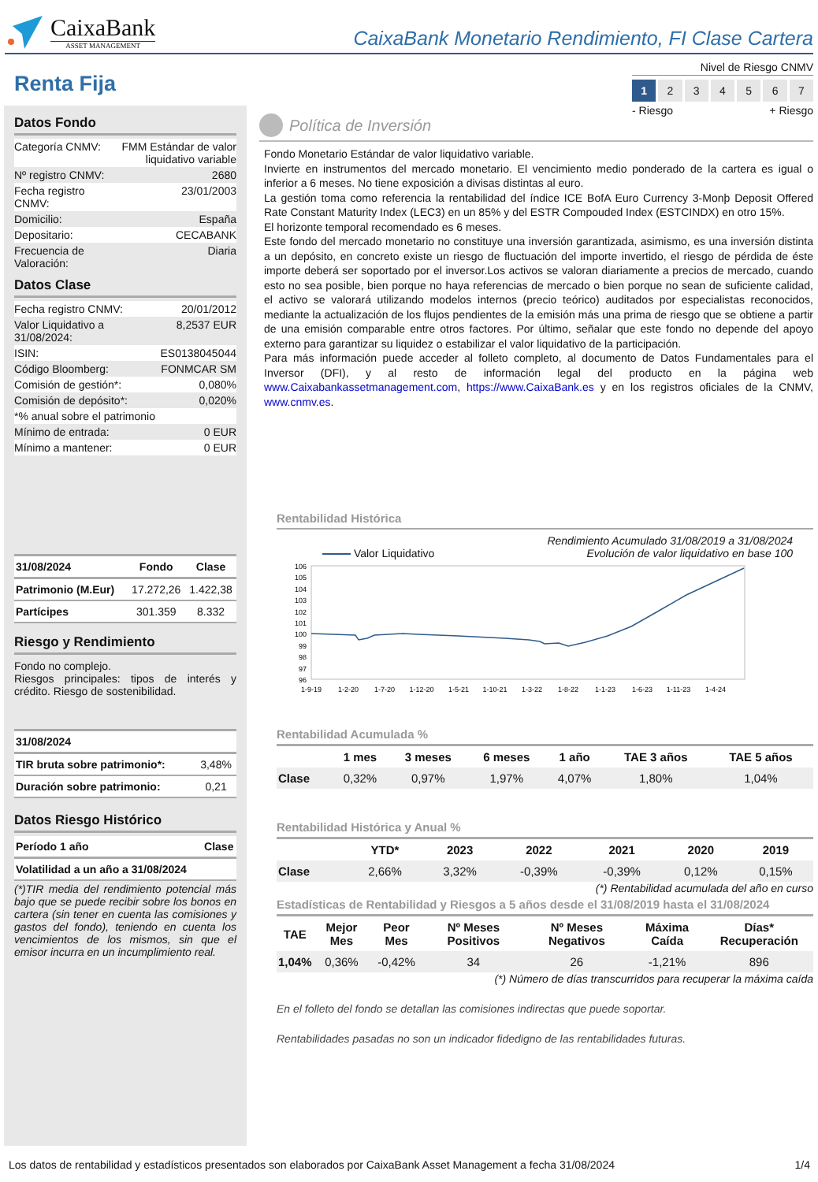CaixaBank
ASSET MANAGEMENT
CaixaBank Monetario Rendimiento, FI Clase Cartera
Renta Fija
Nivel de Riesgo CNMV
1 234567
- Riesgo + Riesgo
Datos Fondo
| Categoría CNMV: | FMM Estándar de valor liquidativo variable |
| Nº registro CNMV: | 2680 |
| Fecha registro CNMV: | 23/01/2003 |
| Domicilio: | España |
| Depositario: | CECABANK |
| Frecuencia de Valoración: | Diaria |
Datos Clase
| Fecha registro CNMV: | 20/01/2012 |
| Valor Liquidativo a 31/08/2024: | 8,2537 EUR |
| ISIN: | ES0138045044 |
| Código Bloomberg: | FONMCAR SM |
| Comisión de gestión*: | 0,080% |
| Comisión de depósito*: | 0,020% |
| *% anual sobre el patrimonio | |
| Mínimo de entrada: | 0 EUR |
| Mínimo a mantener: | 0 EUR |
| 31/08/2024 | Fondo | Clase |
| --- | --- | --- |
| Patrimonio (M.Eur) | 17.272,26 | 1.422,38 |
| Partícipes | 301.359 | 8.332 |
Riesgo y Rendimiento
Fondo no complejo.
Riesgos principales: tipos de interés y crédito. Riesgo de sostenibilidad.
| 31/08/2024 | |
| --- | --- |
| TIR bruta sobre patrimonio*: | 3,48% |
| Duración sobre patrimonio: | 0,21 |
Datos Riesgo Histórico
| Período 1 año | Clase |
| --- | --- |
| Volatilidad a un año a 31/08/2024 | |
(*)TIR media del rendimiento potencial más bajo que se puede recibir sobre los bonos en cartera (sin tener en cuenta las comisiones y gastos del fondo), teniendo en cuenta los vencimientos de los mismos, sin que el emisor incurra en un incumplimiento real.
Política de Inversión
Fondo Monetario Estándar de valor liquidativo variable.
Invierte en instrumentos del mercado monetario. El vencimiento medio ponderado de la cartera es igual o inferior a 6 meses. No tiene exposición a divisas distintas al euro.
La gestión toma como referencia la rentabilidad del índice ICE BofA Euro Currency 3-Monþ Deposit Offered Rate Constant Maturity Index (LEC3) en un 85% y del ESTR Compouded Index (ESTCINDX) en otro 15%.
El horizonte temporal recomendado es 6 meses.
Este fondo del mercado monetario no constituye una inversión garantizada, asimismo, es una inversión distinta a un depósito, en concreto existe un riesgo de fluctuación del importe invertido, el riesgo de pérdida de éste importe deberá ser soportado por el inversor.Los activos se valoran diariamente a precios de mercado, cuando esto no sea posible, bien porque no haya referencias de mercado o bien porque no sean de suficiente calidad, el activo se valorará utilizando modelos internos (precio teórico) auditados por especialistas reconocidos, mediante la actualización de los flujos pendientes de la emisión más una prima de riesgo que se obtiene a partir de una emisión comparable entre otros factores. Por último, señalar que este fondo no depende del apoyo externo para garantizar su liquidez o estabilizar el valor liquidativo de la participación.
Para más información puede acceder al folleto completo, al documento de Datos Fundamentales para el Inversor (DFI), y al resto de información legal del producto en la página web www.Caixabankassetmanagement.com, https://www.CaixaBank.es y en los registros oficiales de la CNMV, www.cnmv.es.
Rentabilidad Histórica
Rendimiento Acumulado 31/08/2019 a 31/08/2024
Valor Liquidativo Evolución de valor liquidativo en base 100
106
105
104
103
102
101
100
99
98
97
96
1-9-19
1-2-20
1-7-20
1-12-20
1-5-21
1-10-21
1-3-22
1-8-22
1-1-23
1-6-23
1-11-23
1-4-24
Rentabilidad Acumulada %
| | 1 mes | 3 meses | 6 meses | 1 año | TAE 3 años | TAE 5 años |
| --- | --- | --- | --- | --- | --- | --- |
| Clase | 0,32% | 0,97% | 1,97% | 4,07% | 1,80% | 1,04% |
Rentabilidad Histórica y Anual %
| | YTD* | 2023 | 2022 | 2021 | 2020 | 2019 |
| --- | --- | --- | --- | --- | --- | --- |
| Clase | 2,66% | 3,32% | -0,39% | -0,39% | 0,12% | 0,15% |
(*) Rentabilidad acumulada del año en curso
Estadísticas de Rentabilidad y Riesgos a 5 años desde el 31/08/2019 hasta el 31/08/2024
| TAE | Mejor Mes | Peor Mes | Nº Meses Positivos | Nº Meses Negativos | Máxima Caída | Días* Recuperación |
| --- | --- | --- | --- | --- | --- | --- |
| 1,04% | 0,36% | -0,42% | 34 | 26 | -1,21% | 896 |
(*) Número de días transcurridos para recuperar la máxima caída
En el folleto del fondo se detallan las comisiones indirectas que puede soportar.
Rentabilidades pasadas no son un indicador fidedigno de las rentabilidades futuras.
Los datos de rentabilidad y estadísticos presentados son elaborados por CaixaBank Asset Management a fecha 31/08/2024 1/4